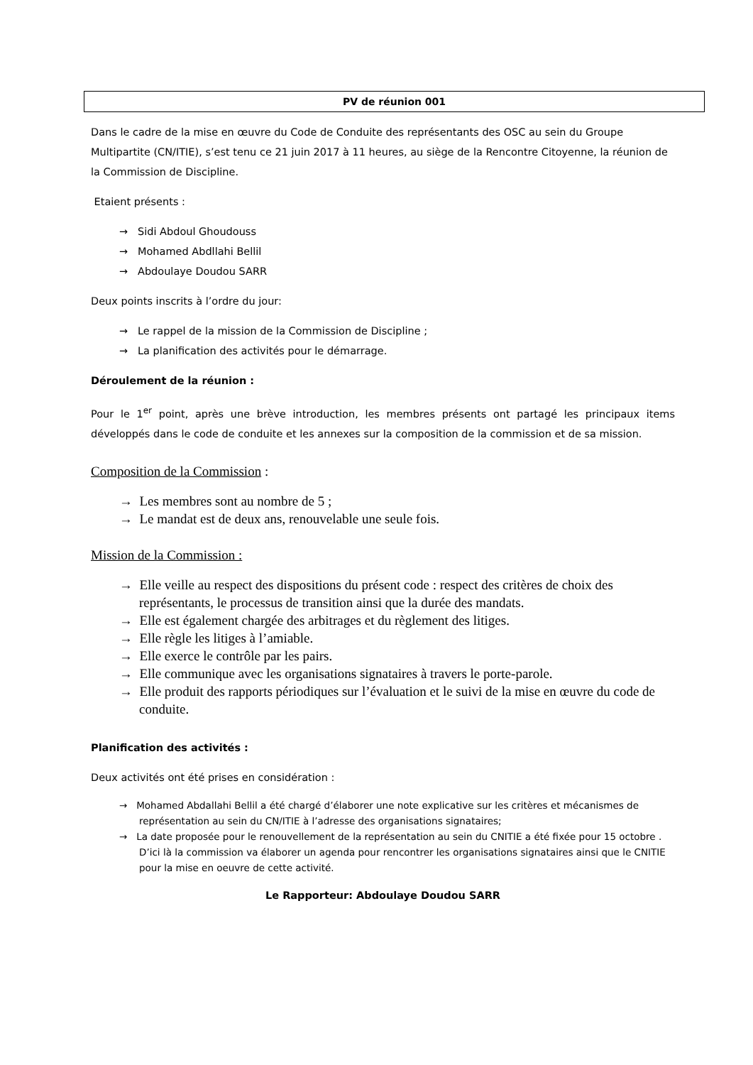PV de réunion 001
Dans le cadre de la mise en œuvre du Code de Conduite des représentants des OSC au sein du Groupe Multipartite (CN/ITIE), s’est tenu ce 21 juin 2017 à 11 heures, au siège de la Rencontre Citoyenne, la réunion de la Commission de Discipline.
Etaient présents :
→ Sidi Abdoul Ghoudouss
→ Mohamed Abdllahi Bellil
→ Abdoulaye Doudou SARR
Deux points inscrits à l’ordre du jour:
→ Le rappel de la mission de la Commission de Discipline ;
→ La planification des activités pour le démarrage.
Déroulement de la réunion :
Pour le 1<sup>er</sup> point, après une brève introduction, les membres présents ont partagé les principaux items développés dans le code de conduite et les annexes sur la composition de la commission et de sa mission.
Composition de la Commission :
→ Les membres sont au nombre de 5 ;
→ Le mandat est de deux ans, renouvelable une seule fois.
Mission de la Commission :
→ Elle veille au respect des dispositions du présent code : respect des critères de choix des représentants, le processus de transition ainsi que la durée des mandats.
→ Elle est également chargée des arbitrages et du règlement des litiges.
→ Elle règle les litiges à l’amiable.
→ Elle exerce le contrôle par les pairs.
→ Elle communique avec les organisations signataires à travers le porte-parole.
→ Elle produit des rapports périodiques sur l’évaluation et le suivi de la mise en œuvre du code de conduite.
Planification des activités :
Deux activités ont été prises en considération :
→ Mohamed Abdallahi Bellil a été chargé d’élaborer une note explicative sur les critères et mécanismes de représentation au sein du CN/ITIE à l’adresse des organisations signataires;
→ La date proposée pour le renouvellement de la représentation au sein du CNITIE a été fixée pour 15 octobre . D’ici là la commission va élaborer un agenda pour rencontrer les organisations signataires ainsi que le CNITIE pour la mise en oeuvre de cette activité.
Le Rapporteur: Abdoulaye Doudou SARR